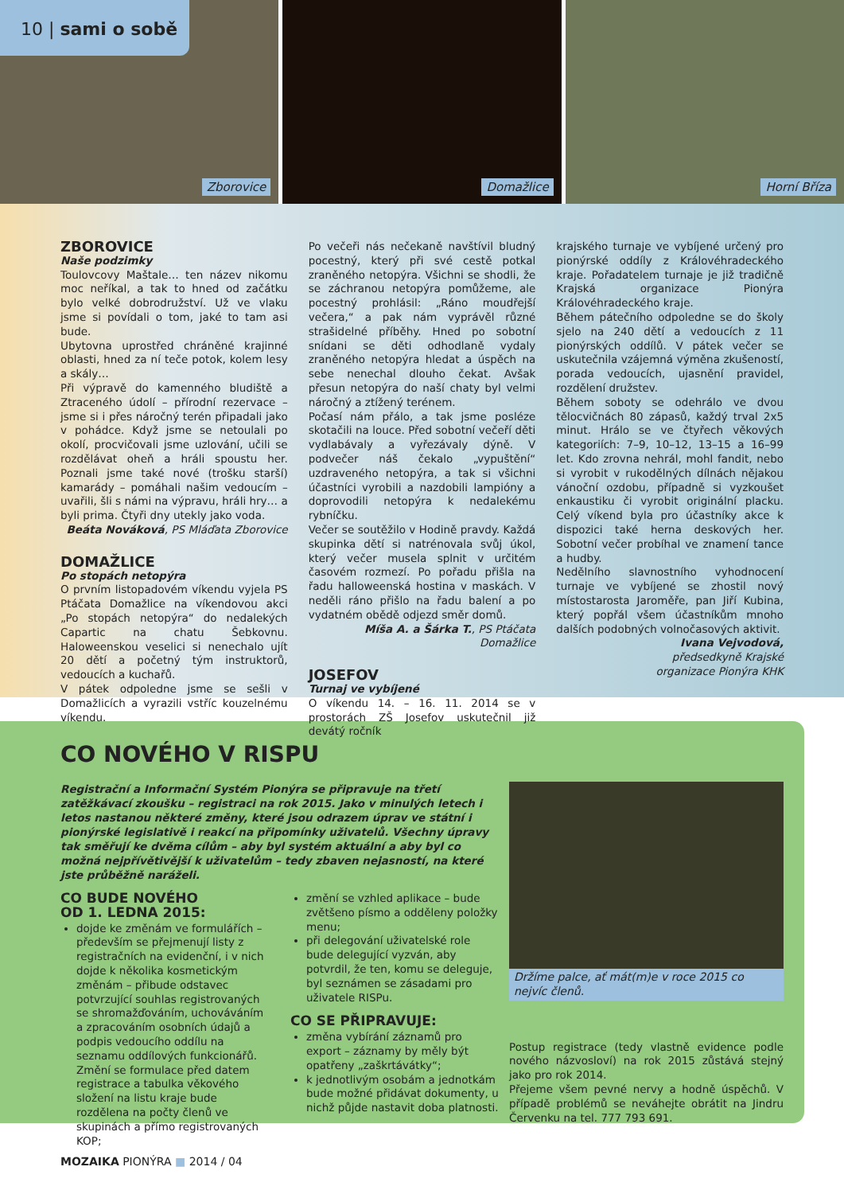Zborovice Domažlice Horní Bříza
10 | sami o sobě
ZBOROVICE
Naše podzimky
Toulovcovy Maštale… ten název nikomu moc neříkal, a tak to hned od začátku bylo velké dobrodružství. Už ve vlaku jsme si povídali o tom, jaké to tam asi bude.
Ubytovna uprostřed chráněné krajinné oblasti, hned za ní teče potok, kolem lesy a skály…
Při výpravě do kamenného bludiště a Ztraceného údolí – přírodní rezervace – jsme si i přes náročný terén připadali jako v pohádce. Když jsme se netoulali po okolí, procvičovali jsme uzlování, učili se rozdělávat oheň a hráli spoustu her. Poznali jsme také nové (trošku starší) kamarády – pomáhali našim vedoucím – uvařili, šli s námi na výpravu, hráli hry… a byli prima. Čtyři dny utekly jako voda.
Beáta Nováková, PS Mláďata Zborovice
DOMAŽLICE
Po stopách netopýra
O prvním listopadovém víkendu vyjela PS Ptáčata Domažlice na víkendovou akci „Po stopách netopýra“ do nedalekých Capartic na chatu Šebkovnu. Haloweenskou veselici si nenechalo ujít 20 dětí a početný tým instruktorů, vedoucích a kuchařů.
V pátek odpoledne jsme se sešli v Domažlicích a vyrazili vstříc kouzelnému víkendu.
Po večeři nás nečekaně navštívil bludný pocestný, který při své cestě potkal zraněného netopýra. Všichni se shodli, že se záchranou netopýra pomůžeme, ale pocestný prohlásil: „Ráno moudřejší večera,“ a pak nám vyprávěl různé strašidelné příběhy. Hned po sobotní snídani se děti odhodlaně vydaly zraněného netopýra hledat a úspěch na sebe nenechal dlouho čekat. Avšak přesun netopýra do naší chaty byl velmi náročný a ztížený terénem.
Počasí nám přálo, a tak jsme posléze skotačili na louce. Před sobotní večeří děti vydlabávaly a vyřezávaly dýně. V podvečer náš čekalo „vypuštění“ uzdraveného netopýra, a tak si všichni účastníci vyrobili a nazdobili lampióny a doprovodili netopýra k nedalekému rybníčku.
Večer se soutěžilo v Hodině pravdy. Každá skupinka dětí si natrénovala svůj úkol, který večer musela splnit v určitém časovém rozmezí. Po pořadu přišla na řadu halloweenská hostina v maskách. V neděli ráno přišlo na řadu balení a po vydatném obědě odjezd směr domů.
Míša A. a Šárka T., PS Ptáčata Domažlice
JOSEFOV
Turnaj ve vybíjené
O víkendu 14. – 16. 11. 2014 se v prostorách ZŠ Josefov uskutečnil již devátý ročník
krajského turnaje ve vybíjené určený pro pionýrské oddíly z Královéhradeckého kraje. Pořadatelem turnaje je již tradičně Krajská organizace Pionýra Královéhradeckého kraje.
Během pátečního odpoledne se do školy sjelo na 240 dětí a vedoucích z 11 pionýrských oddílů. V pátek večer se uskutečnila vzájemná výměna zkušeností, porada vedoucích, ujasnění pravidel, rozdělení družstev.
Během soboty se odehrálo ve dvou tělocvičnách 80 zápasů, každý trval 2x5 minut. Hrálo se ve čtyřech věkových kategoriích: 7–9, 10–12, 13–15 a 16–99 let. Kdo zrovna nehrál, mohl fandit, nebo si vyrobit v rukodělných dílnách nějakou vánoční ozdobu, případně si vyzkoušet enkaustiku či vyrobit originální placku. Celý víkend byla pro účastníky akce k dispozici také herna deskových her. Sobotní večer probíhal ve znamení tance a hudby.
Nedělního slavnostního vyhodnocení turnaje ve vybíjené se zhostil nový místostarosta Jaroměře, pan Jiří Kubina, který popřál všem účastníkům mnoho dalších podobných volnočasových aktivit.
Ivana Vejvodová,
předsedkyně Krajské
organizace Pionýra KHK
CO NOVÉHO V RISPU
Registrační a Informační Systém Pionýra se připravuje na třetí zatěžkávací zkoušku – registraci na rok 2015. Jako v minulých letech i letos nastanou některé změny, které jsou odrazem úprav ve státní i pionýrské legislativě i reakcí na připomínky uživatelů. Všechny úpravy tak směřují ke dvěma cílům – aby byl systém aktuální a aby byl co možná nejpřívětivější k uživatelům – tedy zbaven nejasností, na které jste průběžně naráželi.
CO BUDE NOVÉHO
OD 1. LEDNA 2015:
dojde ke změnám ve formulářích – především se přejmenují listy z registračních na evidenční, i v nich dojde k několika kosmetickým změnám – přibude odstavec potvrzující souhlas registrovaných se shromažďováním, uchováváním a zpracováním osobních údajů a podpis vedoucího oddílu na seznamu oddílových funkcionářů. Změní se formulace před datem registrace a tabulka věkového složení na listu kraje bude rozdělena na počty členů ve skupinách a přímo registrovaných KOP;
změní se vzhled aplikace – bude zvětšeno písmo a odděleny položky menu;
při delegování uživatelské role bude delegující vyzván, aby potvrdil, že ten, komu se deleguje, byl seznámen se zásadami pro uživatele RISPu.
CO SE PŘIPRAVUJE:
změna vybírání záznamů pro export – záznamy by měly být opatřeny „zaškrtávátky“;
k jednotlivým osobám a jednotkám bude možné přidávat dokumenty, u nichž půjde nastavit doba platnosti.
Držíme palce, ať mát(m)e v roce 2015 co nejvíc členů.
Postup registrace (tedy vlastně evidence podle nového názvosloví) na rok 2015 zůstává stejný jako pro rok 2014.
Přejeme všem pevné nervy a hodně úspěchů. V případě problémů se neváhejte obrátit na Jindru Červenku na tel. 777 793 691.
MOZAIKA PIONÝRA ■ 2014 / 04